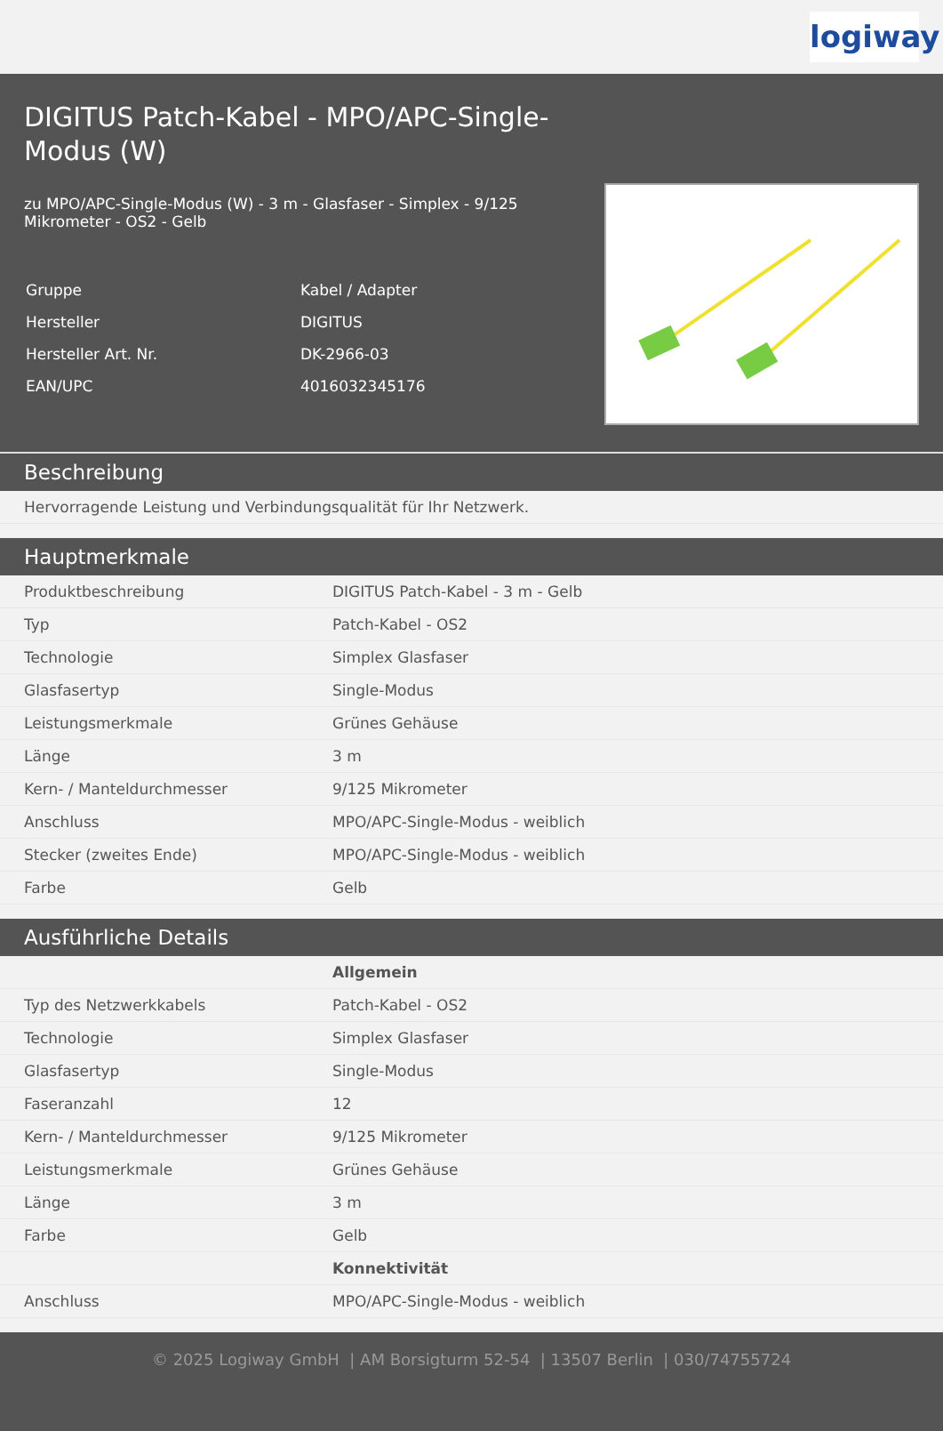logiway
DIGITUS Patch-Kabel - MPO/APC-Single-Modus (W)
zu MPO/APC-Single-Modus (W) - 3 m - Glasfaser - Simplex - 9/125 Mikrometer - OS2 - Gelb
| Gruppe | Kabel / Adapter |
| Hersteller | DIGITUS |
| Hersteller Art. Nr. | DK-2966-03 |
| EAN/UPC | 4016032345176 |
Beschreibung
| Hervorragende Leistung und Verbindungsqualität für Ihr Netzwerk. |
Hauptmerkmale
| Produktbeschreibung | DIGITUS Patch-Kabel - 3 m - Gelb |
| Typ | Patch-Kabel - OS2 |
| Technologie | Simplex Glasfaser |
| Glasfasertyp | Single-Modus |
| Leistungsmerkmale | Grünes Gehäuse |
| Länge | 3 m |
| Kern- / Manteldurchmesser | 9/125 Mikrometer |
| Anschluss | MPO/APC-Single-Modus - weiblich |
| Stecker (zweites Ende) | MPO/APC-Single-Modus - weiblich |
| Farbe | Gelb |
Ausführliche Details
| | Allgemein |
| Typ des Netzwerkkabels | Patch-Kabel - OS2 |
| Technologie | Simplex Glasfaser |
| Glasfasertyp | Single-Modus |
| Faseranzahl | 12 |
| Kern- / Manteldurchmesser | 9/125 Mikrometer |
| Leistungsmerkmale | Grünes Gehäuse |
| Länge | 3 m |
| Farbe | Gelb |
| | Konnektivität |
| Anschluss | MPO/APC-Single-Modus - weiblich |
© 2025 Logiway GmbH | AM Borsigturm 52-54 | 13507 Berlin | 030/74755724